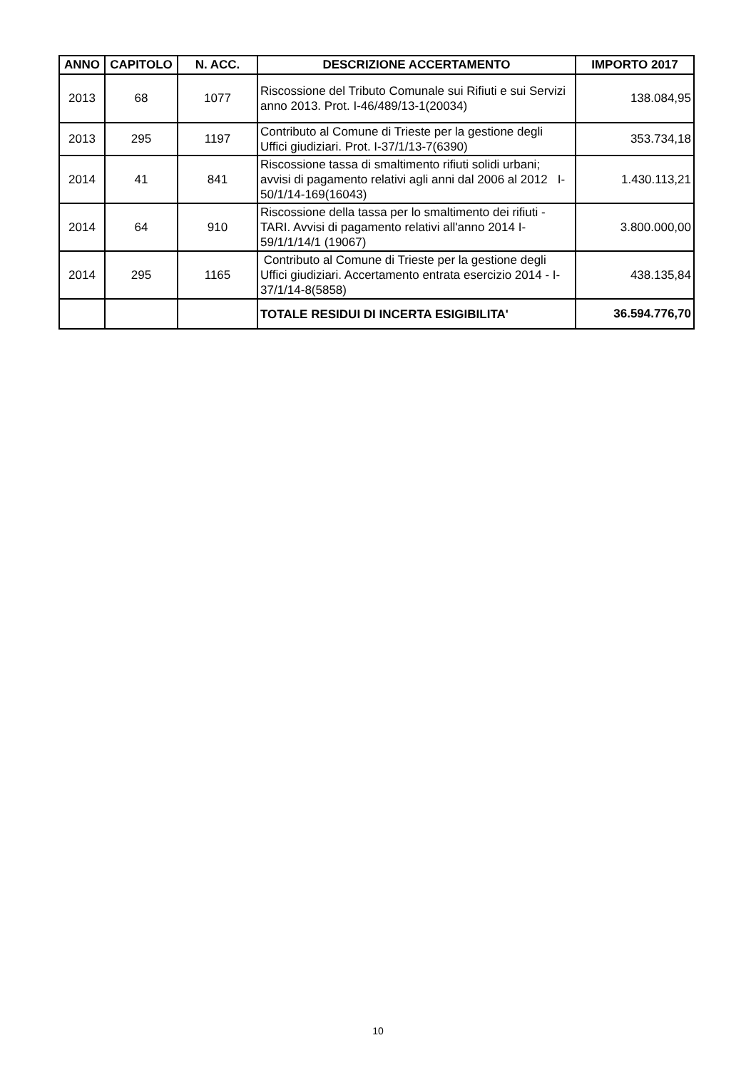| ANNO | CAPITOLO | N. ACC. | DESCRIZIONE ACCERTAMENTO | IMPORTO 2017 |
| --- | --- | --- | --- | --- |
| 2013 | 68 | 1077 | Riscossione del Tributo Comunale sui Rifiuti e sui Servizi anno 2013. Prot. I-46/489/13-1(20034) | 138.084,95 |
| 2013 | 295 | 1197 | Contributo al Comune di Trieste per la gestione degli Uffici giudiziari. Prot. I-37/1/13-7(6390) | 353.734,18 |
| 2014 | 41 | 841 | Riscossione tassa di smaltimento rifiuti solidi urbani; avvisi di pagamento relativi agli anni dal 2006 al 2012 I-50/1/14-169(16043) | 1.430.113,21 |
| 2014 | 64 | 910 | Riscossione della tassa per lo smaltimento dei rifiuti - TARI. Avvisi di pagamento relativi all'anno 2014 I-59/1/1/14/1 (19067) | 3.800.000,00 |
| 2014 | 295 | 1165 | Contributo al Comune di Trieste per la gestione degli Uffici giudiziari. Accertamento entrata esercizio 2014 - I-37/1/14-8(5858) | 438.135,84 |
| | | | TOTALE RESIDUI DI INCERTA ESIGIBILITA' | 36.594.776,70 |
10